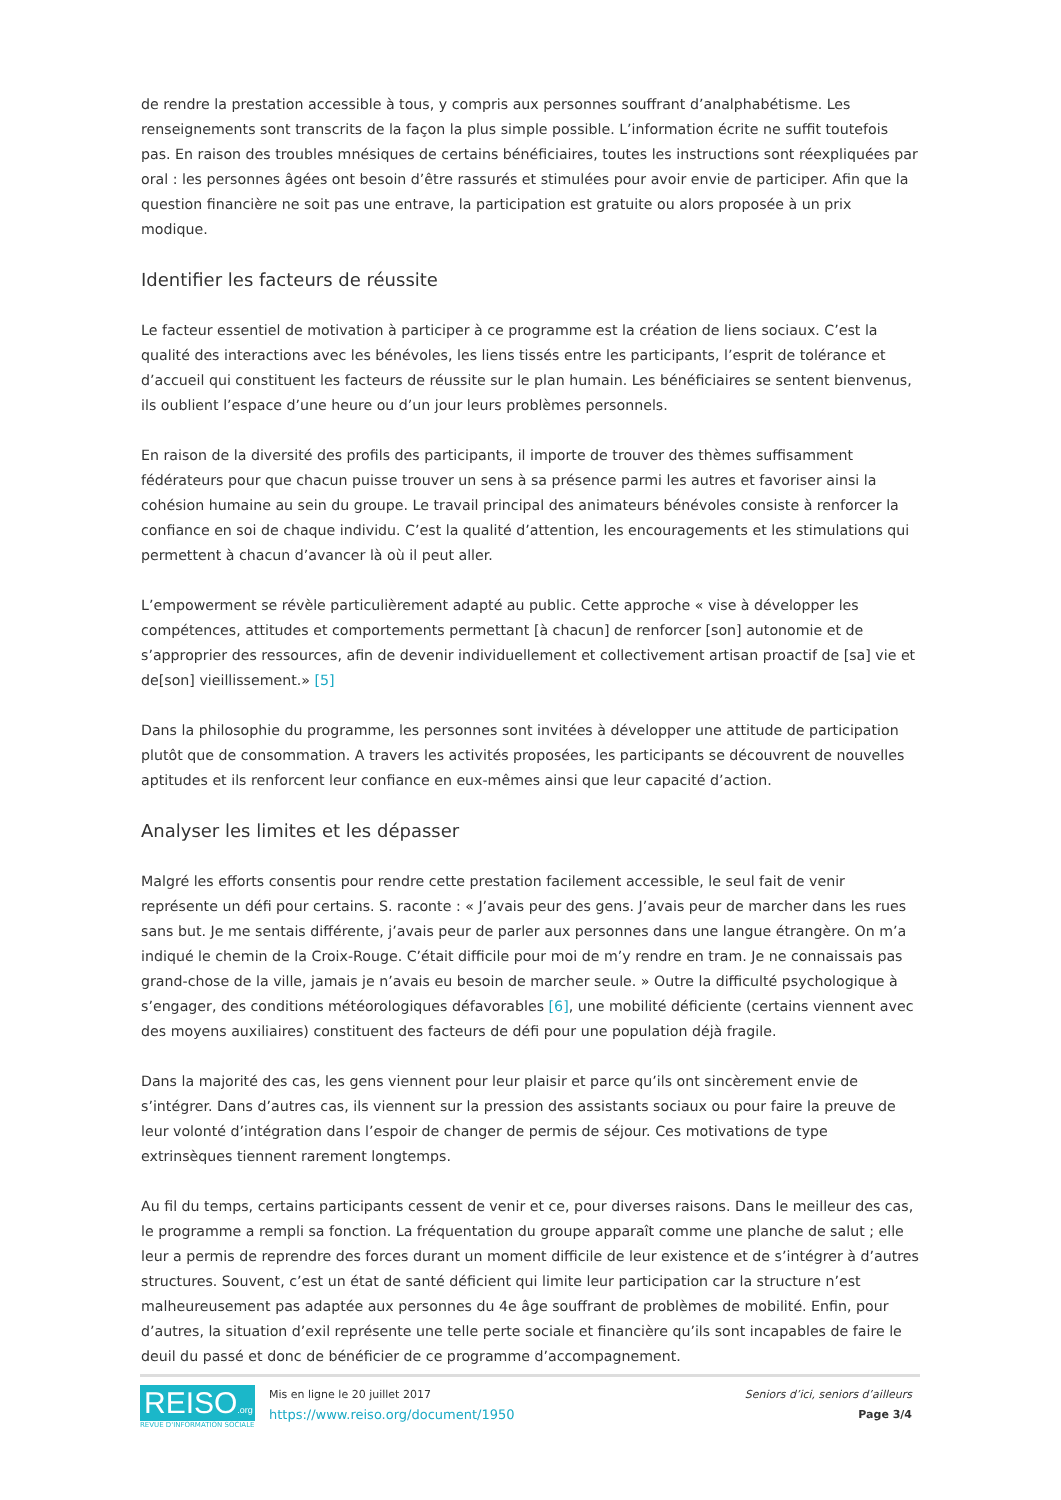de rendre la prestation accessible à tous, y compris aux personnes souffrant d’analphabétisme. Les renseignements sont transcrits de la façon la plus simple possible. L’information écrite ne suffit toutefois pas. En raison des troubles mnésiques de certains bénéficiaires, toutes les instructions sont réexpliquées par oral : les personnes âgées ont besoin d’être rassurés et stimulées pour avoir envie de participer. Afin que la question financière ne soit pas une entrave, la participation est gratuite ou alors proposée à un prix modique.
Identifier les facteurs de réussite
Le facteur essentiel de motivation à participer à ce programme est la création de liens sociaux. C’est la qualité des interactions avec les bénévoles, les liens tissés entre les participants, l’esprit de tolérance et d’accueil qui constituent les facteurs de réussite sur le plan humain. Les bénéficiaires se sentent bienvenus, ils oublient l’espace d’une heure ou d’un jour leurs problèmes personnels.
En raison de la diversité des profils des participants, il importe de trouver des thèmes suffisamment fédérateurs pour que chacun puisse trouver un sens à sa présence parmi les autres et favoriser ainsi la cohésion humaine au sein du groupe. Le travail principal des animateurs bénévoles consiste à renforcer la confiance en soi de chaque individu. C’est la qualité d’attention, les encouragements et les stimulations qui permettent à chacun d’avancer là où il peut aller.
L’empowerment se révèle particulièrement adapté au public. Cette approche « vise à développer les compétences, attitudes et comportements permettant [à chacun] de renforcer [son] autonomie et de s’approprier des ressources, afin de devenir individuellement et collectivement artisan proactif de [sa] vie et de[son] vieillissement.» [5]
Dans la philosophie du programme, les personnes sont invitées à développer une attitude de participation plutôt que de consommation. A travers les activités proposées, les participants se découvrent de nouvelles aptitudes et ils renforcent leur confiance en eux-mêmes ainsi que leur capacité d’action.
Analyser les limites et les dépasser
Malgré les efforts consentis pour rendre cette prestation facilement accessible, le seul fait de venir représente un défi pour certains. S. raconte : « J’avais peur des gens. J’avais peur de marcher dans les rues sans but. Je me sentais différente, j’avais peur de parler aux personnes dans une langue étrangère. On m’a indiqué le chemin de la Croix-Rouge. C’était difficile pour moi de m’y rendre en tram. Je ne connaissais pas grand-chose de la ville, jamais je n’avais eu besoin de marcher seule. » Outre la difficulté psychologique à s’engager, des conditions météorologiques défavorables [6], une mobilité déficiente (certains viennent avec des moyens auxiliaires) constituent des facteurs de défi pour une population déjà fragile.
Dans la majorité des cas, les gens viennent pour leur plaisir et parce qu’ils ont sincèrement envie de s’intégrer. Dans d’autres cas, ils viennent sur la pression des assistants sociaux ou pour faire la preuve de leur volonté d’intégration dans l’espoir de changer de permis de séjour. Ces motivations de type extrinsèques tiennent rarement longtemps.
Au fil du temps, certains participants cessent de venir et ce, pour diverses raisons. Dans le meilleur des cas, le programme a rempli sa fonction. La fréquentation du groupe apparaît comme une planche de salut ; elle leur a permis de reprendre des forces durant un moment difficile de leur existence et de s’intégrer à d’autres structures. Souvent, c’est un état de santé déficient qui limite leur participation car la structure n’est malheureusement pas adaptée aux personnes du 4e âge souffrant de problèmes de mobilité. Enfin, pour d’autres, la situation d’exil représente une telle perte sociale et financière qu’ils sont incapables de faire le deuil du passé et donc de bénéficier de ce programme d’accompagnement.
REISO.org
REVUE D'INFORMATION SOCIALE
Mis en ligne le 20 juillet 2017
https://www.reiso.org/document/1950
Seniors d’ici, seniors d’ailleurs
Page 3/4